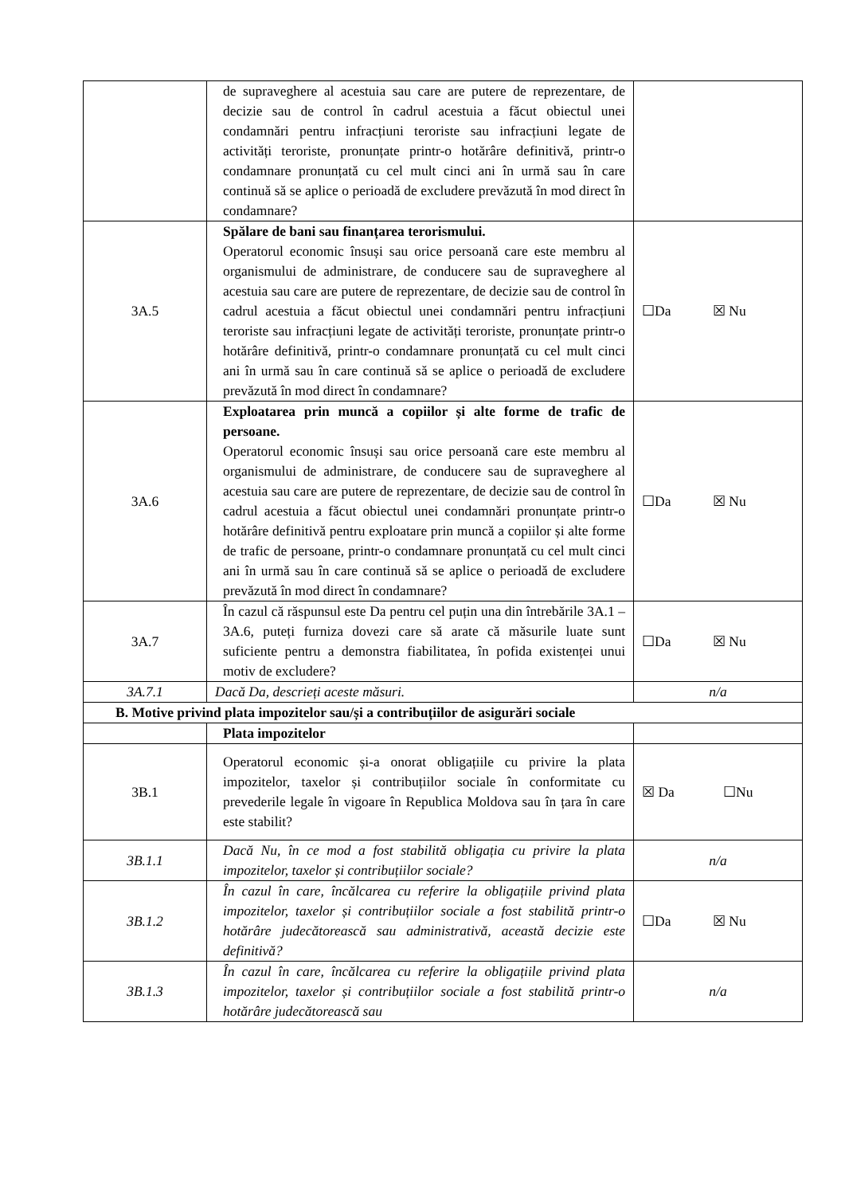| | de supraveghere al acestuia sau care are putere de reprezentare, de decizie sau de control în cadrul acestuia a făcut obiectul unei condamnări pentru infracțiuni teroriste sau infracțiuni legate de activități teroriste, pronunțate printr-o hotărâre definitivă, printr-o condamnare pronunțată cu cel mult cinci ani în urmă sau în care continuă să se aplice o perioadă de excludere prevăzută în mod direct în condamnare? | |
| 3A.5 | Spălare de bani sau finanțarea terorismului. Operatorul economic însuși sau orice persoană care este membru al organismului de administrare, de conducere sau de supraveghere al acestuia sau care are putere de reprezentare, de decizie sau de control în cadrul acestuia a făcut obiectul unei condamnări pentru infracțiuni teroriste sau infracțiuni legate de activități teroriste, pronunțate printr-o hotărâre definitivă, printr-o condamnare pronunțată cu cel mult cinci ani în urmă sau în care continuă să se aplice o perioadă de excludere prevăzută în mod direct în condamnare? | ☐Da ☒ Nu |
| 3A.6 | Exploatarea prin muncă a copiilor și alte forme de trafic de persoane. Operatorul economic însuși sau orice persoană care este membru al organismului de administrare, de conducere sau de supraveghere al acestuia sau care are putere de reprezentare, de decizie sau de control în cadrul acestuia a făcut obiectul unei condamnări pronunțate printr-o hotărâre definitivă pentru exploatare prin muncă a copiilor și alte forme de trafic de persoane, printr-o condamnare pronunțată cu cel mult cinci ani în urmă sau în care continuă să se aplice o perioadă de excludere prevăzută în mod direct în condamnare? | ☐Da ☒ Nu |
| 3A.7 | În cazul că răspunsul este Da pentru cel puțin una din întrebările 3A.1 – 3A.6, puteți furniza dovezi care să arate că măsurile luate sunt suficiente pentru a demonstra fiabilitatea, în pofida existenței unui motiv de excludere? | ☐Da ☒ Nu |
| 3A.7.1 | Dacă Da, descrieți aceste măsuri. | n/a |
| B. Motive privind plata impozitelor sau/și a contribuțiilor de asigurări sociale | | |
| | Plata impozitelor | |
| 3B.1 | Operatorul economic și-a onorat obligațiile cu privire la plata impozitelor, taxelor și contribuțiilor sociale în conformitate cu prevederile legale în vigoare în Republica Moldova sau în țara în care este stabilit? | ☒ Da ☐Nu |
| 3B.1.1 | Dacă Nu, în ce mod a fost stabilită obligația cu privire la plata impozitelor, taxelor și contribuțiilor sociale? | n/a |
| 3B.1.2 | În cazul în care, încălcarea cu referire la obligațiile privind plata impozitelor, taxelor și contribuțiilor sociale a fost stabilită printr-o hotărâre judecătorească sau administrativă, această decizie este definitivă? | ☐Da ☒ Nu |
| 3B.1.3 | În cazul în care, încălcarea cu referire la obligațiile privind plata impozitelor, taxelor și contribuțiilor sociale a fost stabilită printr-o hotărâre judecătorească sau | n/a |